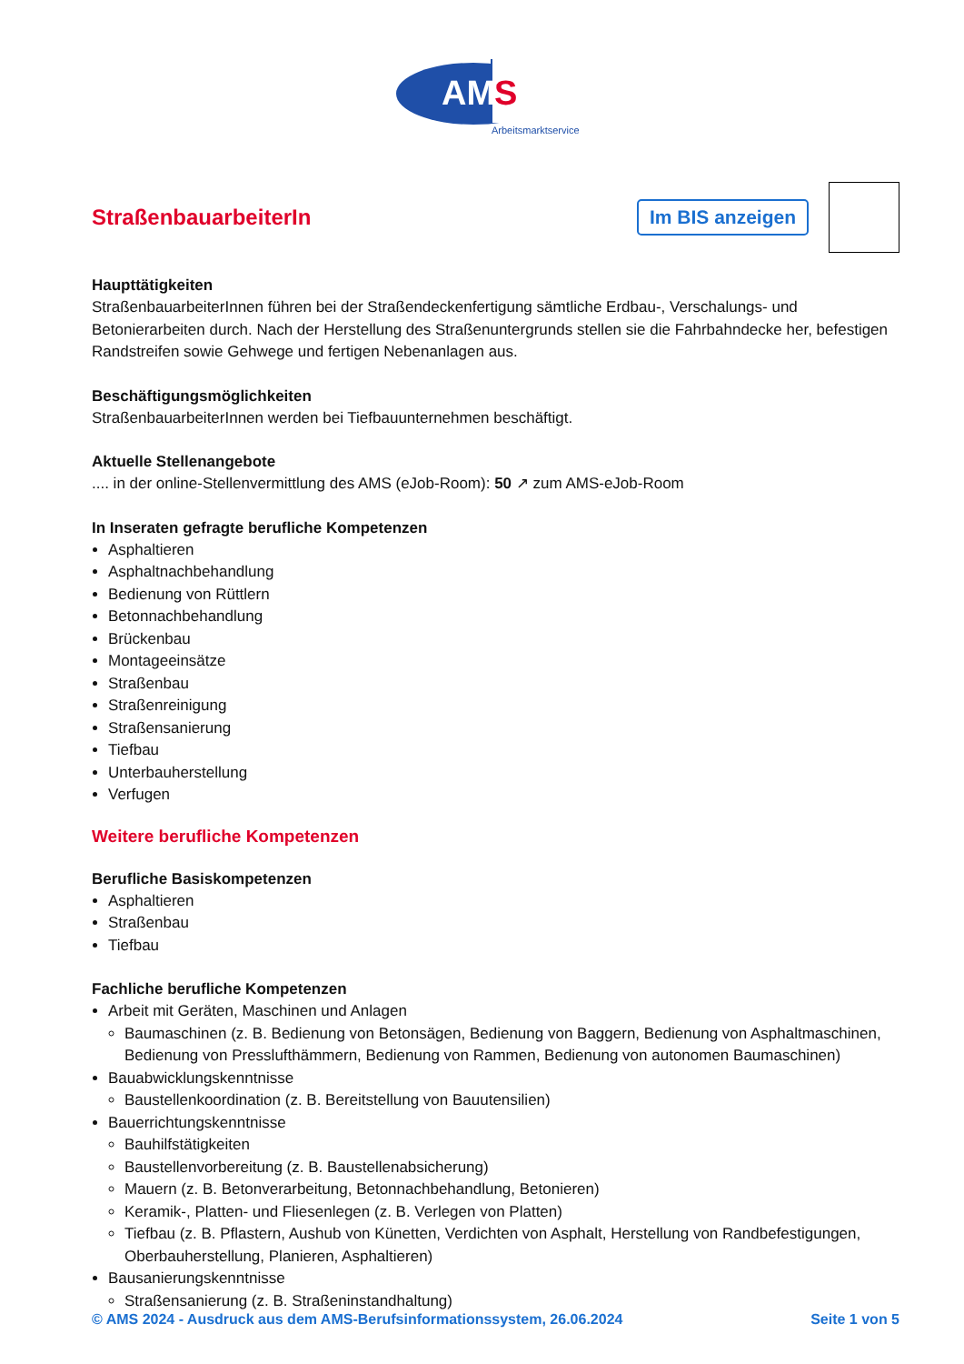AM
S
Arbeitsmarktservice
StraßenbauarbeiterIn
Im BIS anzeigen
Haupttätigkeiten
StraßenbauarbeiterInnen führen bei der Straßendeckenfertigung sämtliche Erdbau-, Verschalungs- und Betonierarbeiten durch. Nach der Herstellung des Straßenuntergrunds stellen sie die Fahrbahndecke her, befestigen Randstreifen sowie Gehwege und fertigen Nebenanlagen aus.
Beschäftigungsmöglichkeiten
StraßenbauarbeiterInnen werden bei Tiefbauunternehmen beschäftigt.
Aktuelle Stellenangebote
.... in der online-Stellenvermittlung des AMS (eJob-Room): 50 ↗ zum AMS-eJob-Room
In Inseraten gefragte berufliche Kompetenzen
Asphaltieren
Asphaltnachbehandlung
Bedienung von Rüttlern
Betonnachbehandlung
Brückenbau
Montageeinsätze
Straßenbau
Straßenreinigung
Straßensanierung
Tiefbau
Unterbauherstellung
Verfugen
Weitere berufliche Kompetenzen
Berufliche Basiskompetenzen
Asphaltieren
Straßenbau
Tiefbau
Fachliche berufliche Kompetenzen
Arbeit mit Geräten, Maschinen und Anlagen
Baumaschinen (z. B. Bedienung von Betonsägen, Bedienung von Baggern, Bedienung von Asphaltmaschinen, Bedienung von Presslufthämmern, Bedienung von Rammen, Bedienung von autonomen Baumaschinen)
Bauabwicklungskenntnisse
Baustellenkoordination (z. B. Bereitstellung von Bauutensilien)
Bauerrichtungskenntnisse
Bauhilfstätigkeiten
Baustellenvorbereitung (z. B. Baustellenabsicherung)
Mauern (z. B. Betonverarbeitung, Betonnachbehandlung, Betonieren)
Keramik-, Platten- und Fliesenlegen (z. B. Verlegen von Platten)
Tiefbau (z. B. Pflastern, Aushub von Künetten, Verdichten von Asphalt, Herstellung von Randbefestigungen, Oberbauherstellung, Planieren, Asphaltieren)
Bausanierungskenntnisse
Straßensanierung (z. B. Straßeninstandhaltung)
© AMS 2024 - Ausdruck aus dem AMS-Berufsinformationssystem, 26.06.2024 Seite 1 von 5